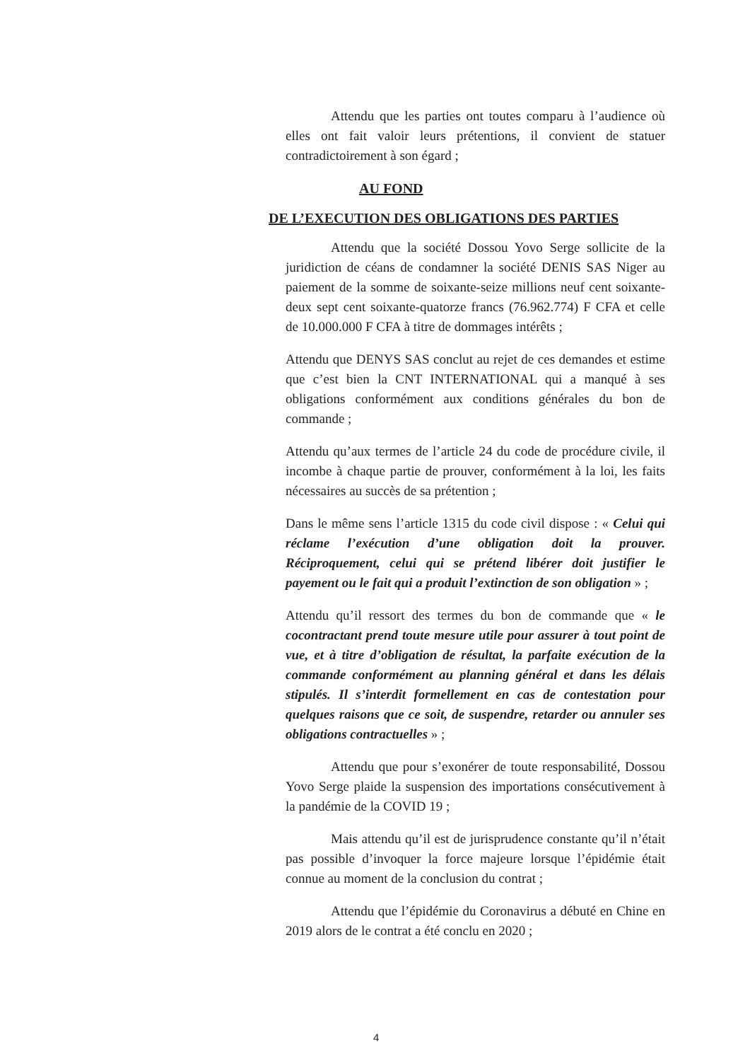Attendu que les parties ont toutes comparu à l’audience où elles ont fait valoir leurs prétentions, il convient de statuer contradictoirement à son égard ;
AU FOND
DE L’EXECUTION DES OBLIGATIONS DES PARTIES
Attendu que la société Dossou Yovo Serge sollicite de la juridiction de céans de condamner la société DENIS SAS Niger au paiement de la somme de soixante-seize millions neuf cent soixante-deux sept cent soixante-quatorze francs (76.962.774) F CFA et celle de 10.000.000 F CFA à titre de dommages intérêts ;
Attendu que DENYS SAS conclut au rejet de ces demandes et estime que c’est bien la CNT INTERNATIONAL qui a manqué à ses obligations conformément aux conditions générales du bon de commande ;
Attendu qu’aux termes de l’article 24 du code de procédure civile, il incombe à chaque partie de prouver, conformément à la loi, les faits nécessaires au succès de sa prétention ;
Dans le même sens l’article 1315 du code civil dispose : « Celui qui réclame l’exécution d’une obligation doit la prouver. Réciproquement, celui qui se prétend libérer doit justifier le payement ou le fait qui a produit l’extinction de son obligation » ;
Attendu qu’il ressort des termes du bon de commande que « le cocontractant prend toute mesure utile pour assurer à tout point de vue, et à titre d’obligation de résultat, la parfaite exécution de la commande conformément au planning général et dans les délais stipulés. Il s’interdit formellement en cas de contestation pour quelques raisons que ce soit, de suspendre, retarder ou annuler ses obligations contractuelles » ;
Attendu que pour s’exonérer de toute responsabilité, Dossou Yovo Serge plaide la suspension des importations consécutivement à la pandémie de la COVID 19 ;
Mais attendu qu’il est de jurisprudence constante qu’il n’était pas possible d’invoquer la force majeure lorsque l’épidémie était connue au moment de la conclusion du contrat ;
Attendu que l’épidémie du Coronavirus a débuté en Chine en 2019 alors de le contrat a été conclu en 2020 ;
4